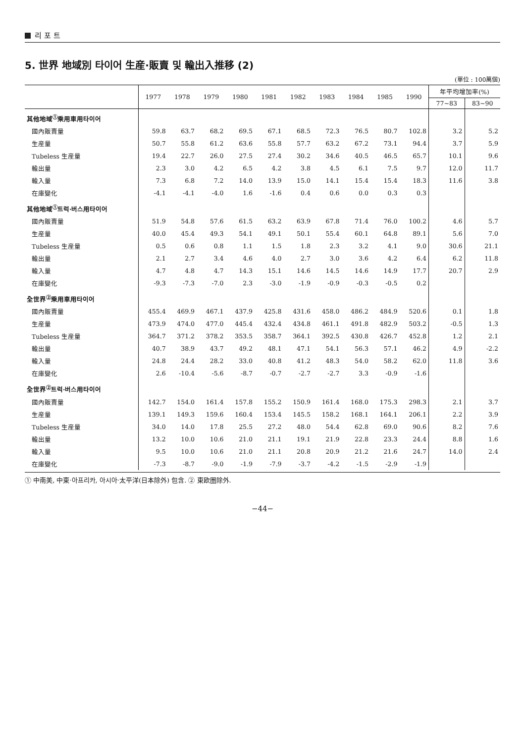리 포 트
5. 世界 地域別 타이어 生産·販賣 및 輸出入推移 (2)
(單位 : 100萬個)
| | 1977 | 1978 | 1979 | 1980 | 1981 | 1982 | 1983 | 1984 | 1985 | 1990 | 年平均增加率(%) | |
| --- | --- | --- | --- | --- | --- | --- | --- | --- | --- | --- | --- | --- |
| | | | | | | | | | | | 77~83 | 83~90 |
| 其他地域<sup>①</sup>乘用車用타이어 | | | | | | | | | | | | |
| 國內販賣量 | 59.8 | 63.7 | 68.2 | 69.5 | 67.1 | 68.5 | 72.3 | 76.5 | 80.7 | 102.8 | 3.2 | 5.2 |
| 生産量 | 50.7 | 55.8 | 61.2 | 63.6 | 55.8 | 57.7 | 63.2 | 67.2 | 73.1 | 94.4 | 3.7 | 5.9 |
| Tubeless 生産量 | 19.4 | 22.7 | 26.0 | 27.5 | 27.4 | 30.2 | 34.6 | 40.5 | 46.5 | 65.7 | 10.1 | 9.6 |
| 輸出量 | 2.3 | 3.0 | 4.2 | 6.5 | 4.2 | 3.8 | 4.5 | 6.1 | 7.5 | 9.7 | 12.0 | 11.7 |
| 輸入量 | 7.3 | 6.8 | 7.2 | 14.0 | 13.9 | 15.0 | 14.1 | 15.4 | 15.4 | 18.3 | 11.6 | 3.8 |
| 在庫變化 | -4.1 | -4.1 | -4.0 | 1.6 | -1.6 | 0.4 | 0.6 | 0.0 | 0.3 | 0.3 | | |
| 其他地域<sup>①</sup>트럭·버스用타이어 | | | | | | | | | | | | |
| 國內販賣量 | 51.9 | 54.8 | 57.6 | 61.5 | 63.2 | 63.9 | 67.8 | 71.4 | 76.0 | 100.2 | 4.6 | 5.7 |
| 生産量 | 40.0 | 45.4 | 49.3 | 54.1 | 49.1 | 50.1 | 55.4 | 60.1 | 64.8 | 89.1 | 5.6 | 7.0 |
| Tubeless 生産量 | 0.5 | 0.6 | 0.8 | 1.1 | 1.5 | 1.8 | 2.3 | 3.2 | 4.1 | 9.0 | 30.6 | 21.1 |
| 輸出量 | 2.1 | 2.7 | 3.4 | 4.6 | 4.0 | 2.7 | 3.0 | 3.6 | 4.2 | 6.4 | 6.2 | 11.8 |
| 輸入量 | 4.7 | 4.8 | 4.7 | 14.3 | 15.1 | 14.6 | 14.5 | 14.6 | 14.9 | 17.7 | 20.7 | 2.9 |
| 在庫變化 | -9.3 | -7.3 | -7.0 | 2.3 | -3.0 | -1.9 | -0.9 | -0.3 | -0.5 | 0.2 | | |
| 全世界<sup>②</sup>乘用車用타이어 | | | | | | | | | | | | |
| 國內販賣量 | 455.4 | 469.9 | 467.1 | 437.9 | 425.8 | 431.6 | 458.0 | 486.2 | 484.9 | 520.6 | 0.1 | 1.8 |
| 生産量 | 473.9 | 474.0 | 477.0 | 445.4 | 432.4 | 434.8 | 461.1 | 491.8 | 482.9 | 503.2 | -0.5 | 1.3 |
| Tubeless 生産量 | 364.7 | 371.2 | 378.2 | 353.5 | 358.7 | 364.1 | 392.5 | 430.8 | 426.7 | 452.8 | 1.2 | 2.1 |
| 輸出量 | 40.7 | 38.9 | 43.7 | 49.2 | 48.1 | 47.1 | 54.1 | 56.3 | 57.1 | 46.2 | 4.9 | -2.2 |
| 輸入量 | 24.8 | 24.4 | 28.2 | 33.0 | 40.8 | 41.2 | 48.3 | 54.0 | 58.2 | 62.0 | 11.8 | 3.6 |
| 在庫變化 | 2.6 | -10.4 | -5.6 | -8.7 | -0.7 | -2.7 | -2.7 | 3.3 | -0.9 | -1.6 | | |
| 全世界<sup>②</sup>트럭·버스用타이어 | | | | | | | | | | | | |
| 國內販賣量 | 142.7 | 154.0 | 161.4 | 157.8 | 155.2 | 150.9 | 161.4 | 168.0 | 175.3 | 298.3 | 2.1 | 3.7 |
| 生産量 | 139.1 | 149.3 | 159.6 | 160.4 | 153.4 | 145.5 | 158.2 | 168.1 | 164.1 | 206.1 | 2.2 | 3.9 |
| Tubeless 生産量 | 34.0 | 14.0 | 17.8 | 25.5 | 27.2 | 48.0 | 54.4 | 62.8 | 69.0 | 90.6 | 8.2 | 7.6 |
| 輸出量 | 13.2 | 10.0 | 10.6 | 21.0 | 21.1 | 19.1 | 21.9 | 22.8 | 23.3 | 24.4 | 8.8 | 1.6 |
| 輸入量 | 9.5 | 10.0 | 10.6 | 21.0 | 21.1 | 20.8 | 20.9 | 21.2 | 21.6 | 24.7 | 14.0 | 2.4 |
| 在庫變化 | -7.3 | -8.7 | -9.0 | -1.9 | -7.9 | -3.7 | -4.2 | -1.5 | -2.9 | -1.9 | | |
① 中南美, 中東·아프리카, 아시아·太平洋(日本除外) 包含. ② 東欧圏除外.
−44−